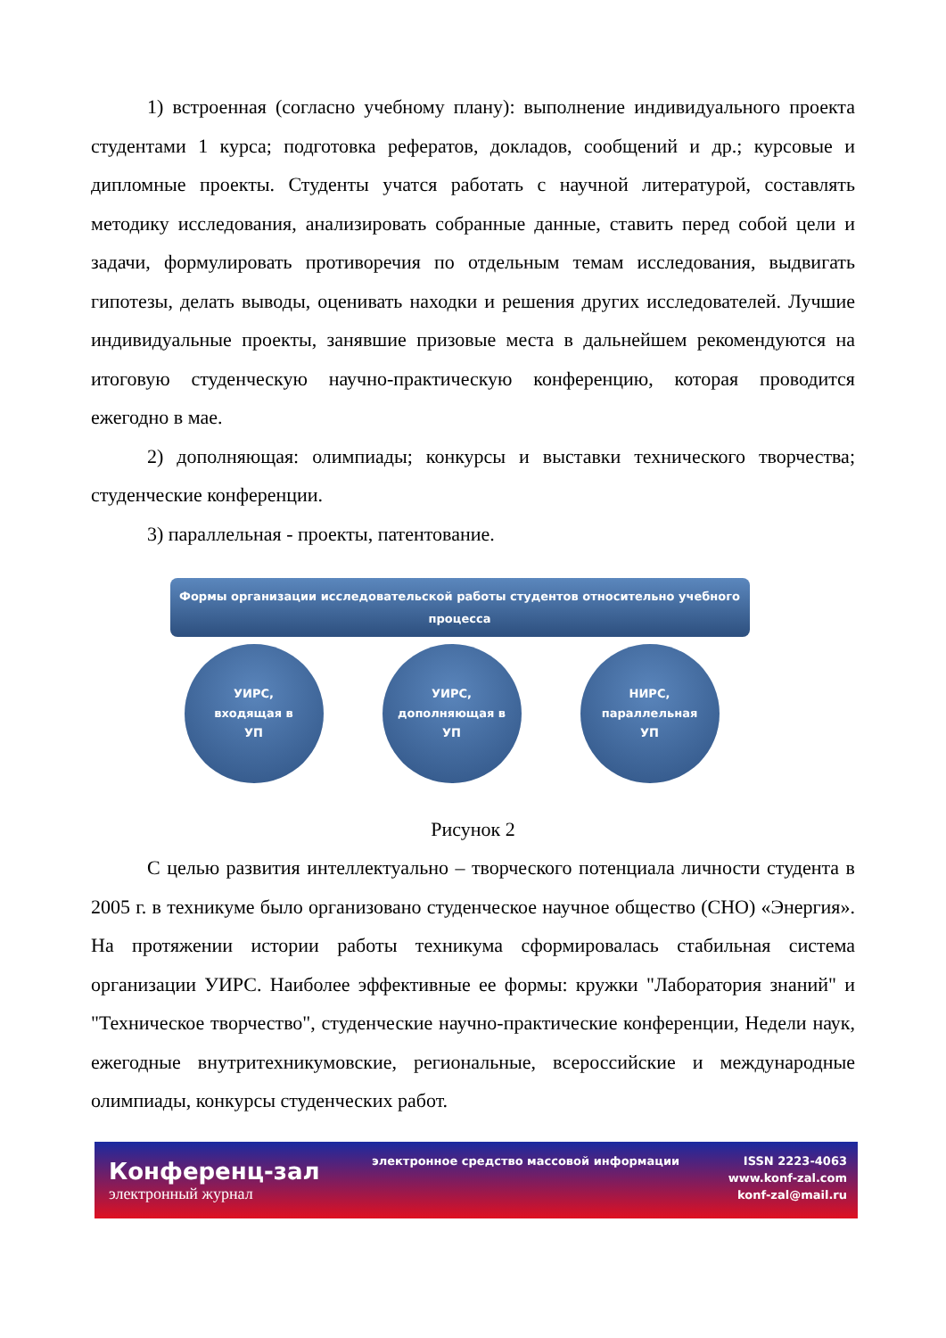1) встроенная (согласно учебному плану): выполнение индивидуального проекта студентами 1 курса; подготовка рефератов, докладов, сообщений и др.; курсовые и дипломные проекты. Студенты учатся работать с научной литературой, составлять методику исследования, анализировать собранные данные, ставить перед собой цели и задачи, формулировать противоречия по отдельным темам исследования, выдвигать гипотезы, делать выводы, оценивать находки и решения других исследователей. Лучшие индивидуальные проекты, занявшие призовые места в дальнейшем рекомендуются на итоговую студенческую научно-практическую конференцию, которая проводится ежегодно в мае.
2) дополняющая: олимпиады; конкурсы и выставки технического творчества; студенческие конференции.
3) параллельная - проекты, патентование.
Формы организации исследовательской работы студентов относительно учебного процесса
УИРС,
входящая в
УП
УИРС,
дополняющая в
УП
НИРС,
параллельная
УП
Рисунок 2
С целью развития интеллектуально – творческого потенциала личности студента в 2005 г. в техникуме было организовано студенческое научное общество (СНО) «Энергия». На протяжении истории работы техникума сформировалась стабильная система организации УИРС. Наиболее эффективные ее формы: кружки "Лаборатория знаний" и "Техническое творчество", студенческие научно-практические конференции, Недели наук, ежегодные внутритехникумовские, региональные, всероссийские и международные олимпиады, конкурсы студенческих работ.
Конференц-зал
электронный журнал
электронное средство массовой информации
ISSN 2223-4063
www.konf-zal.com
konf-zal@mail.ru